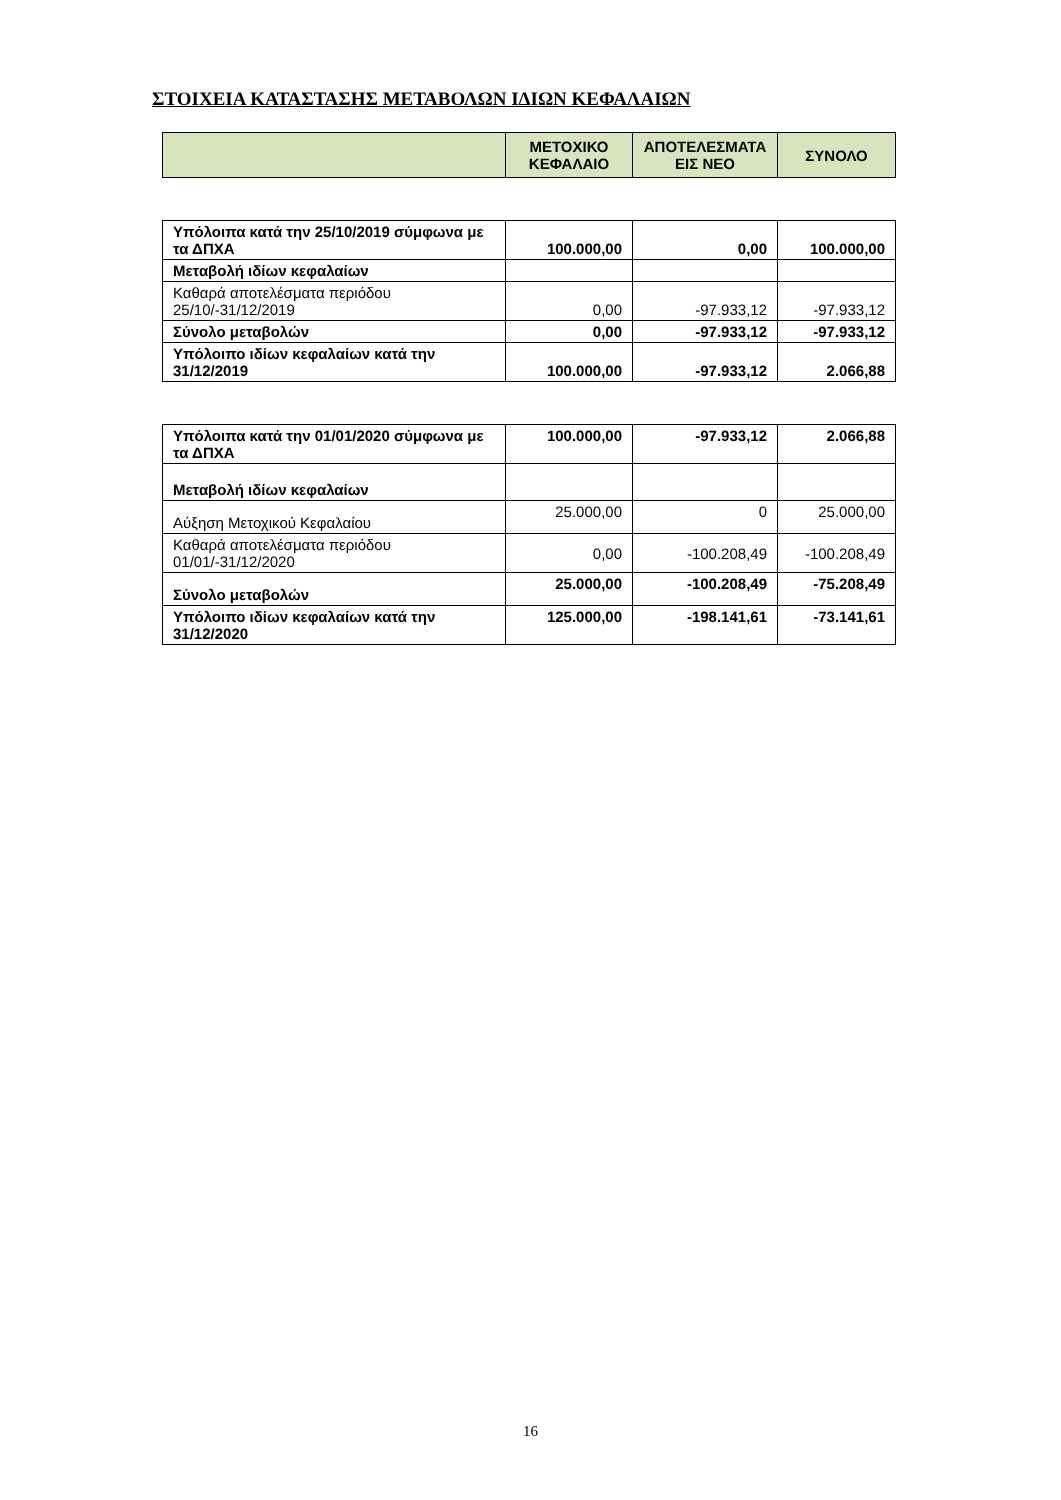ΣΤΟΙΧΕΙΑ ΚΑΤΑΣΤΑΣΗΣ ΜΕΤΑΒΟΛΩΝ ΙΔΙΩΝ ΚΕΦΑΛΑΙΩΝ
| | ΜΕΤΟΧΙΚΟ ΚΕΦΑΛΑΙΟ | ΑΠΟΤΕΛΕΣΜΑΤΑ ΕΙΣ ΝΕΟ | ΣΥΝΟΛΟ |
| --- | --- | --- | --- |
| Υπόλοιπα κατά την 25/10/2019 σύμφωνα με τα ΔΠΧΑ | 100.000,00 | 0,00 | 100.000,00 |
| Μεταβολή ιδίων κεφαλαίων | | | |
| Καθαρά αποτελέσματα περιόδου 25/10/-31/12/2019 | 0,00 | -97.933,12 | -97.933,12 |
| Σύνολο μεταβολών | 0,00 | -97.933,12 | -97.933,12 |
| Υπόλοιπο ιδίων κεφαλαίων κατά την 31/12/2019 | 100.000,00 | -97.933,12 | 2.066,88 |
| Υπόλοιπα κατά την 01/01/2020 σύμφωνα με τα ΔΠΧΑ | 100.000,00 | -97.933,12 | 2.066,88 |
| Μεταβολή ιδίων κεφαλαίων | | | |
| Αύξηση Μετοχικού Κεφαλαίου | 25.000,00 | 0 | 25.000,00 |
| Καθαρά αποτελέσματα περιόδου 01/01/-31/12/2020 | 0,00 | -100.208,49 | -100.208,49 |
| Σύνολο μεταβολών | 25.000,00 | -100.208,49 | -75.208,49 |
| Υπόλοιπο ιδίων κεφαλαίων κατά την 31/12/2020 | 125.000,00 | -198.141,61 | -73.141,61 |
16